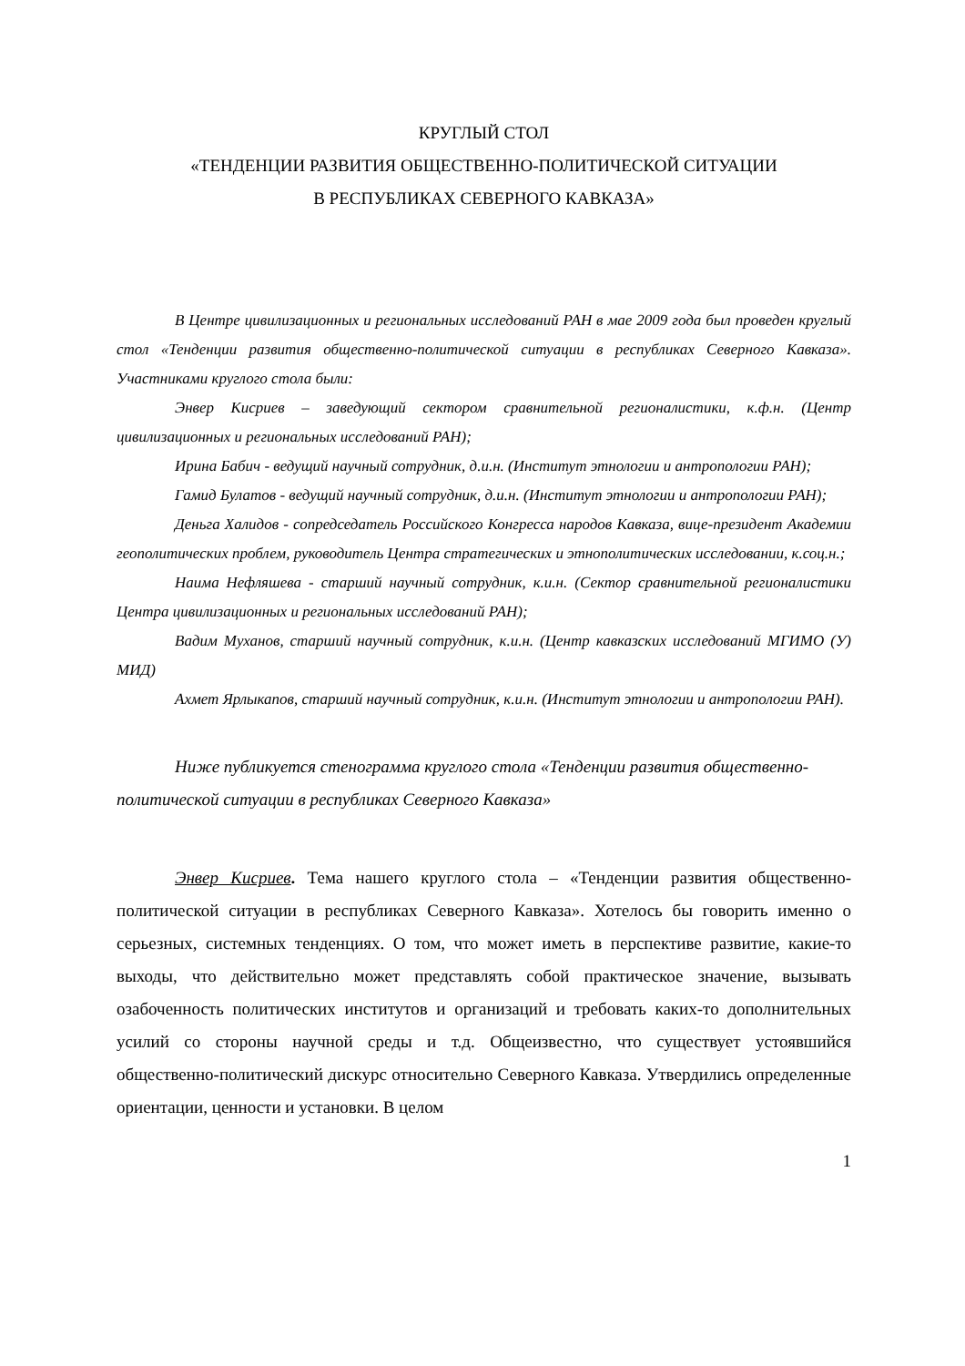КРУГЛЫЙ СТОЛ
«ТЕНДЕНЦИИ РАЗВИТИЯ ОБЩЕСТВЕННО-ПОЛИТИЧЕСКОЙ СИТУАЦИИ
В РЕСПУБЛИКАХ СЕВЕРНОГО КАВКАЗА»
В Центре цивилизационных и региональных исследований РАН в мае 2009 года был проведен круглый стол «Тенденции развития общественно-политической ситуации в республиках Северного Кавказа». Участниками круглого стола были:
Энвер Кисриев – заведующий сектором сравнительной регионалистики, к.ф.н. (Центр цивилизационных и региональных исследований РАН);
Ирина Бабич - ведущий научный сотрудник, д.и.н. (Институт этнологии и антропологии РАН);
Гамид Булатов - ведущий научный сотрудник, д.и.н. (Институт этнологии и антропологии РАН);
Деньга Халидов - сопредседатель Российского Конгресса народов Кавказа, вице-президент Академии геополитических проблем, руководитель Центра стратегических и этнополитических исследовании, к.соц.н.;
Наима Нефляшева - старший научный сотрудник, к.и.н. (Сектор сравнительной регионалистики Центра цивилизационных и региональных исследований РАН);
Вадим Муханов, старший научный сотрудник, к.и.н. (Центр кавказских исследований МГИМО (У) МИД)
Ахмет Ярлыкапов, старший научный сотрудник, к.и.н. (Институт этнологии и антропологии РАН).
Ниже публикуется стенограмма круглого стола «Тенденции развития общественно-политической ситуации в республиках Северного Кавказа»
Энвер Кисриев. Тема нашего круглого стола – «Тенденции развития общественно-политической ситуации в республиках Северного Кавказа». Хотелось бы говорить именно о серьезных, системных тенденциях. О том, что может иметь в перспективе развитие, какие-то выходы, что действительно может представлять собой практическое значение, вызывать озабоченность политических институтов и организаций и требовать каких-то дополнительных усилий со стороны научной среды и т.д. Общеизвестно, что существует устоявшийся общественно-политический дискурс относительно Северного Кавказа. Утвердились определенные ориентации, ценности и установки. В целом
1